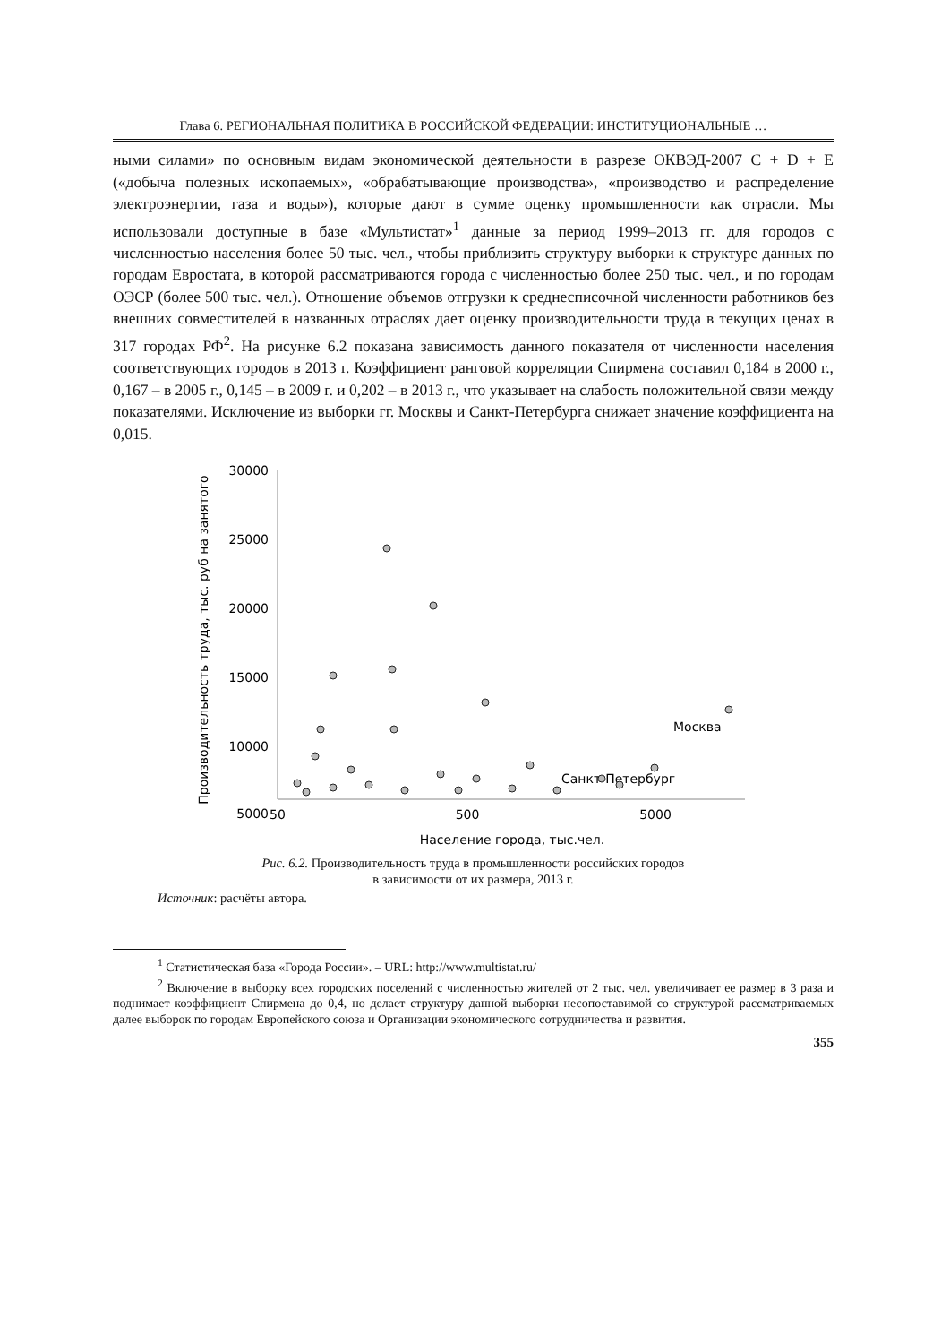Глава 6. РЕГИОНАЛЬНАЯ ПОЛИТИКА В РОССИЙСКОЙ ФЕДЕРАЦИИ: ИНСТИТУЦИОНАЛЬНЫЕ …
ными силами» по основным видам экономической деятельности в разрезе ОКВЭД-2007 C + D + E («добыча полезных ископаемых», «обрабатывающие производства», «производство и распределение электроэнергии, газа и воды»), которые дают в сумме оценку промышленности как отрасли. Мы использовали доступные в базе «Мультистат»<sup>1</sup> данные за период 1999–2013 гг. для городов с численностью населения более 50 тыс. чел., чтобы приблизить структуру выборки к структуре данных по городам Евростата, в которой рассматриваются города с численностью более 250 тыс. чел., и по городам ОЭСР (более 500 тыс. чел.). Отношение объемов отгрузки к среднесписочной численности работников без внешних совместителей в названных отраслях дает оценку производительности труда в текущих ценах в 317 городах РФ<sup>2</sup>. На рисунке 6.2 показана зависимость данного показателя от численности населения соответствующих городов в 2013 г. Коэффициент ранговой корреляции Спирмена составил 0,184 в 2000 г., 0,167 – в 2005 г., 0,145 – в 2009 г. и 0,202 – в 2013 г., что указывает на слабость положительной связи между показателями. Исключение из выборки гг. Москвы и Санкт-Петербурга снижает значение коэффициента на 0,015.
30000
25000
20000
15000
10000
5000
50
500
5000
Население города, тыс.чел.
Производительность труда, тыс. руб на занятого
Москва
Санкт-Петербург
Рис. 6.2. Производительность труда в промышленности российских городов
в зависимости от их размера, 2013 г.
Источник: расчёты автора.
<sup>1</sup> Статистическая база «Города России». – URL: http://www.multistat.ru/
<sup>2</sup> Включение в выборку всех городских поселений с численностью жителей от 2 тыс. чел. увеличивает ее размер в 3 раза и поднимает коэффициент Спирмена до 0,4, но делает структуру данной выборки несопоставимой со структурой рассматриваемых далее выборок по городам Европейского союза и Организации экономического сотрудничества и развития.
355